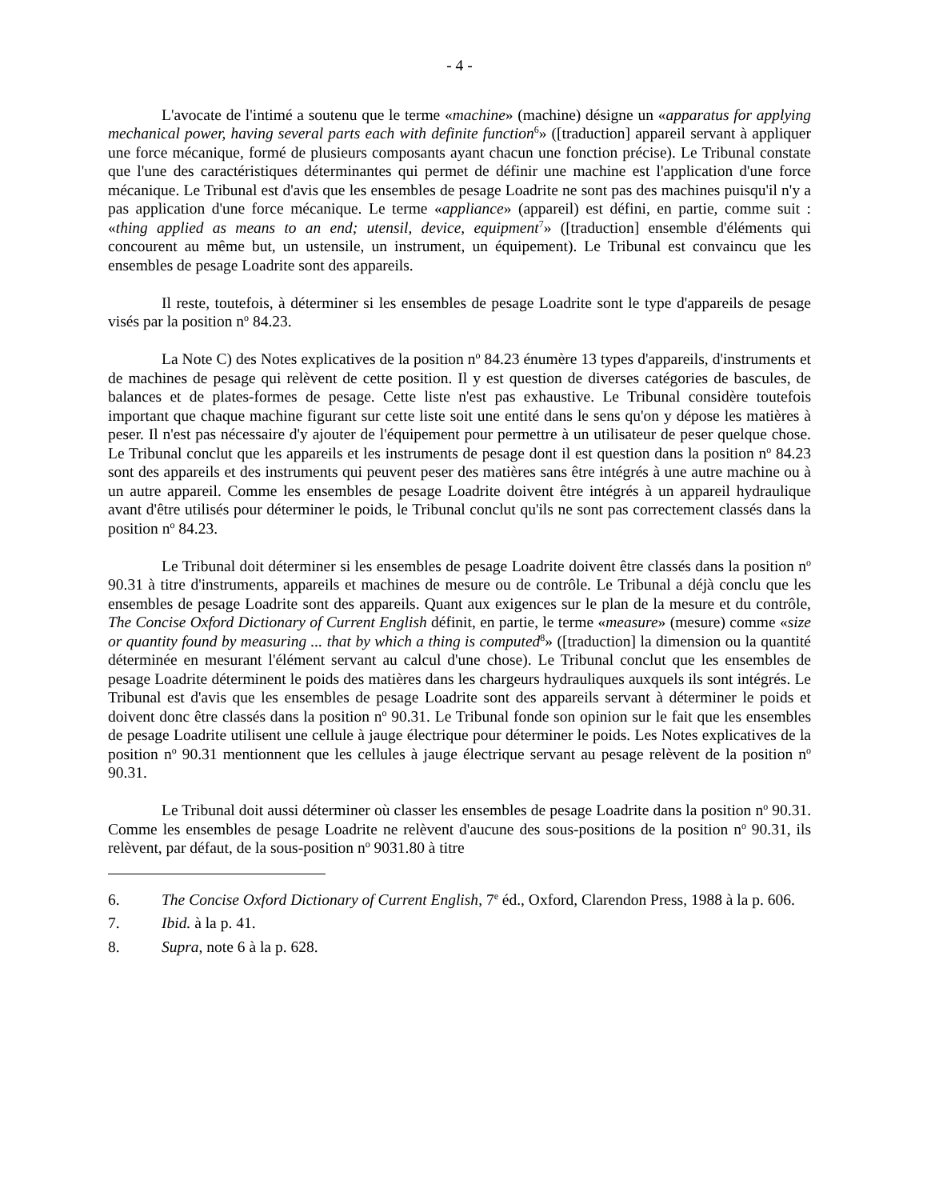- 4 -
L'avocate de l'intimé a soutenu que le terme «machine» (machine) désigne un «apparatus for applying mechanical power, having several parts each with definite function<sup>6</sup>» ([traduction] appareil servant à appliquer une force mécanique, formé de plusieurs composants ayant chacun une fonction précise). Le Tribunal constate que l'une des caractéristiques déterminantes qui permet de définir une machine est l'application d'une force mécanique. Le Tribunal est d'avis que les ensembles de pesage Loadrite ne sont pas des machines puisqu'il n'y a pas application d'une force mécanique. Le terme «appliance» (appareil) est défini, en partie, comme suit : «thing applied as means to an end; utensil, device, equipment<sup>7</sup>» ([traduction] ensemble d'éléments qui concourent au même but, un ustensile, un instrument, un équipement). Le Tribunal est convaincu que les ensembles de pesage Loadrite sont des appareils.
Il reste, toutefois, à déterminer si les ensembles de pesage Loadrite sont le type d'appareils de pesage visés par la position n<sup>o</sup> 84.23.
La Note C) des Notes explicatives de la position n<sup>o</sup> 84.23 énumère 13 types d'appareils, d'instruments et de machines de pesage qui relèvent de cette position. Il y est question de diverses catégories de bascules, de balances et de plates-formes de pesage. Cette liste n'est pas exhaustive. Le Tribunal considère toutefois important que chaque machine figurant sur cette liste soit une entité dans le sens qu'on y dépose les matières à peser. Il n'est pas nécessaire d'y ajouter de l'équipement pour permettre à un utilisateur de peser quelque chose. Le Tribunal conclut que les appareils et les instruments de pesage dont il est question dans la position n<sup>o</sup> 84.23 sont des appareils et des instruments qui peuvent peser des matières sans être intégrés à une autre machine ou à un autre appareil. Comme les ensembles de pesage Loadrite doivent être intégrés à un appareil hydraulique avant d'être utilisés pour déterminer le poids, le Tribunal conclut qu'ils ne sont pas correctement classés dans la position n<sup>o</sup> 84.23.
Le Tribunal doit déterminer si les ensembles de pesage Loadrite doivent être classés dans la position n<sup>o</sup> 90.31 à titre d'instruments, appareils et machines de mesure ou de contrôle. Le Tribunal a déjà conclu que les ensembles de pesage Loadrite sont des appareils. Quant aux exigences sur le plan de la mesure et du contrôle, The Concise Oxford Dictionary of Current English définit, en partie, le terme «measure» (mesure) comme «size or quantity found by measuring ... that by which a thing is computed<sup>8</sup>» ([traduction] la dimension ou la quantité déterminée en mesurant l'élément servant au calcul d'une chose). Le Tribunal conclut que les ensembles de pesage Loadrite déterminent le poids des matières dans les chargeurs hydrauliques auxquels ils sont intégrés. Le Tribunal est d'avis que les ensembles de pesage Loadrite sont des appareils servant à déterminer le poids et doivent donc être classés dans la position n<sup>o</sup> 90.31. Le Tribunal fonde son opinion sur le fait que les ensembles de pesage Loadrite utilisent une cellule à jauge électrique pour déterminer le poids. Les Notes explicatives de la position n<sup>o</sup> 90.31 mentionnent que les cellules à jauge électrique servant au pesage relèvent de la position n<sup>o</sup> 90.31.
Le Tribunal doit aussi déterminer où classer les ensembles de pesage Loadrite dans la position n<sup>o</sup> 90.31. Comme les ensembles de pesage Loadrite ne relèvent d'aucune des sous-positions de la position n<sup>o</sup> 90.31, ils relèvent, par défaut, de la sous-position n<sup>o</sup> 9031.80 à titre
6. The Concise Oxford Dictionary of Current English, 7<sup>e</sup> éd., Oxford, Clarendon Press, 1988 à la p. 606.
7. Ibid. à la p. 41.
8. Supra, note 6 à la p. 628.